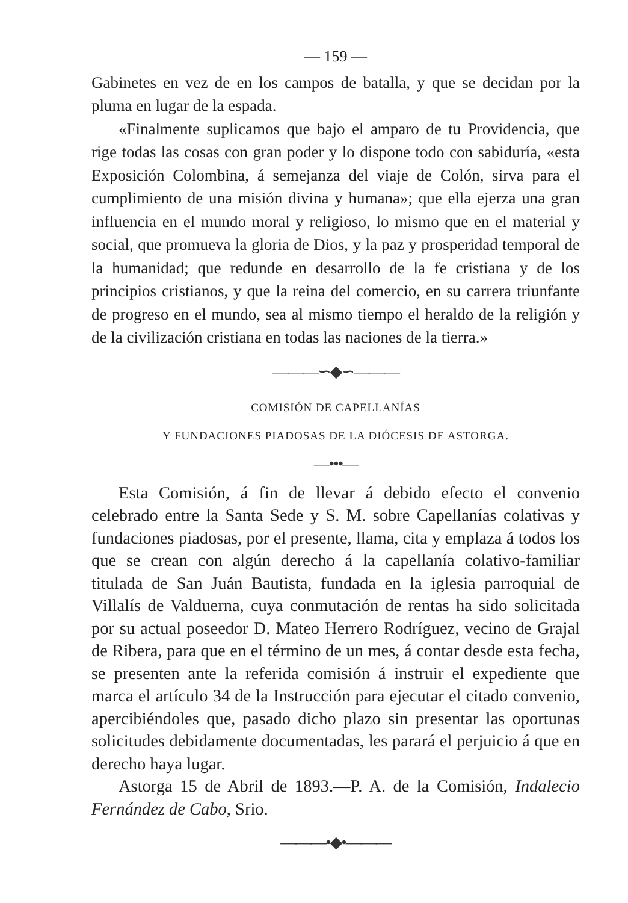— 159 —
Gabinetes en vez de en los campos de batalla, y que se decidan por la pluma en lugar de la espada.
«Finalmente suplicamos que bajo el amparo de tu Providencia, que rige todas las cosas con gran poder y lo dispone todo con sabiduría, «esta Exposición Colombina, á semejanza del viaje de Colón, sirva para el cumplimiento de una misión divina y humana»; que ella ejerza una gran influencia en el mundo moral y religioso, lo mismo que en el material y social, que promueva la gloria de Dios, y la paz y prosperidad temporal de la humanidad; que redunde en desarrollo de la fe cristiana y de los principios cristianos, y que la reina del comercio, en su carrera triunfante de progreso en el mundo, sea al mismo tiempo el heraldo de la religión y de la civilización cristiana en todas las naciones de la tierra.»
———∽◆∽———
COMISIÓN DE CAPELLANÍAS
Y FUNDACIONES PIADOSAS DE LA DIÓCESIS DE ASTORGA.
—•••—
Esta Comisión, á fin de llevar á debido efecto el convenio celebrado entre la Santa Sede y S. M. sobre Capellanías colativas y fundaciones piadosas, por el presente, llama, cita y emplaza á todos los que se crean con algún derecho á la capellanía colativo-familiar titulada de San Juán Bautista, fundada en la iglesia parroquial de Villalís de Valduerna, cuya conmutación de rentas ha sido solicitada por su actual poseedor D. Mateo Herrero Rodríguez, vecino de Grajal de Ribera, para que en el término de un mes, á contar desde esta fecha, se presenten ante la referida comisión á instruir el expediente que marca el artículo 34 de la Instrucción para ejecutar el citado convenio, apercibiéndoles que, pasado dicho plazo sin presentar las oportunas solicitudes debidamente documentadas, les parará el perjuicio á que en derecho haya lugar.
Astorga 15 de Abril de 1893.—P. A. de la Comisión, Indalecio Fernández de Cabo, Srio.
———•◆•———